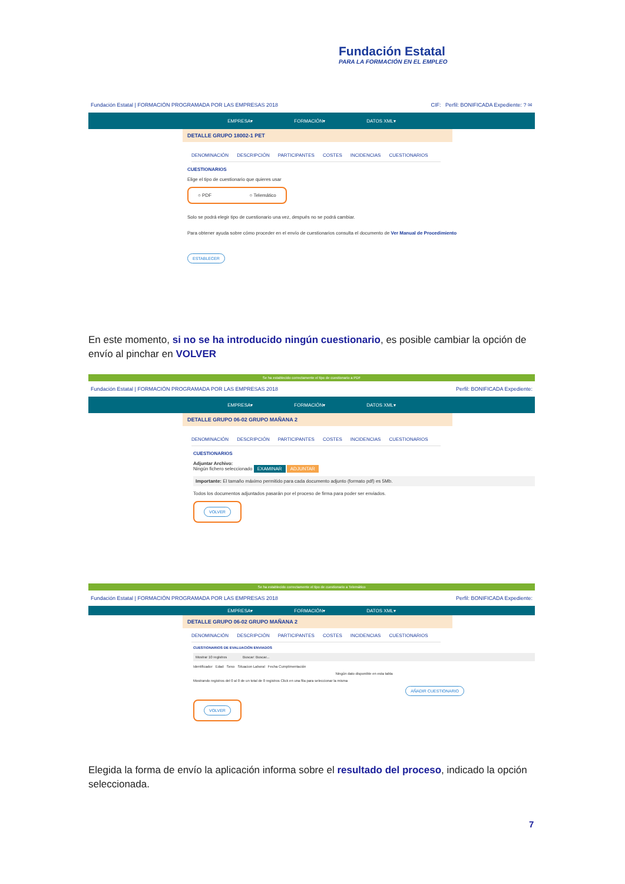Fundación Estatal
PARA LA FORMACIÓN EN EL EMPLEO
Fundación Estatal | FORMACIÓN PROGRAMADA POR LAS EMPRESAS 2018 CIF: Perfil: BONIFICADA Expediente: ? ✉
EMPRESA▾ FORMACIÓN▾ DATOS XML▾
DETALLE GRUPO 18002-1 PET
DENOMINACIÓN DESCRIPCIÓN PARTICIPANTES COSTES INCIDENCIAS CUESTIONARIOS
CUESTIONARIOS
Elige el tipo de cuestionario que quieres usar
○ PDF ○ Telemático
Solo se podrá elegir tipo de cuestionario una vez, después no se podrá cambiar.
Para obtener ayuda sobre cómo proceder en el envío de cuestionarios consulta el documento de Ver Manual de Procedimiento
ESTABLECER
En este momento, si no se ha introducido ningún cuestionario, es posible cambiar la opción de envío al pinchar en VOLVER
Se ha establecido correctamente el tipo de cuestionario a PDF
Fundación Estatal | FORMACIÓN PROGRAMADA POR LAS EMPRESAS 2018 Perfil: BONIFICADA Expediente:
EMPRESA▾ FORMACIÓN▾ DATOS XML▾
DETALLE GRUPO 06-02 GRUPO MAÑANA 2
DENOMINACIÓN DESCRIPCIÓN PARTICIPANTES COSTES INCIDENCIAS CUESTIONARIOS
CUESTIONARIOS
Adjuntar Archivo:
Ningún fichero seleccionado EXAMINAR ADJUNTAR
Importante: El tamaño máximo permitido para cada documento adjunto (formato pdf) es 5Mb.
Todos los documentos adjuntados pasarán por el proceso de firma para poder ser enviados.
VOLVER
Se ha establecido correctamente el tipo de cuestionario a Telemático
Fundación Estatal | FORMACIÓN PROGRAMADA POR LAS EMPRESAS 2018 Perfil: BONIFICADA Expediente:
EMPRESA▾ FORMACIÓN▾ DATOS XML▾
DETALLE GRUPO 06-02 GRUPO MAÑANA 2
DENOMINACIÓN DESCRIPCIÓN PARTICIPANTES COSTES INCIDENCIAS CUESTIONARIOS
CUESTIONARIOS DE EVALUACIÓN ENVIADOS
Mostrar 10 registros Buscar: Buscar...
Identificador Edad Sexo Situacion Laboral Fecha Cumplimentación
Ningún dato disponible en esta tabla
Mostrando registros del 0 al 0 de un total de 0 registros Click en una fila para seleccionar la misma
AÑADIR CUESTIONARIO
VOLVER
Elegida la forma de envío la aplicación informa sobre el resultado del proceso, indicado la opción seleccionada.
7